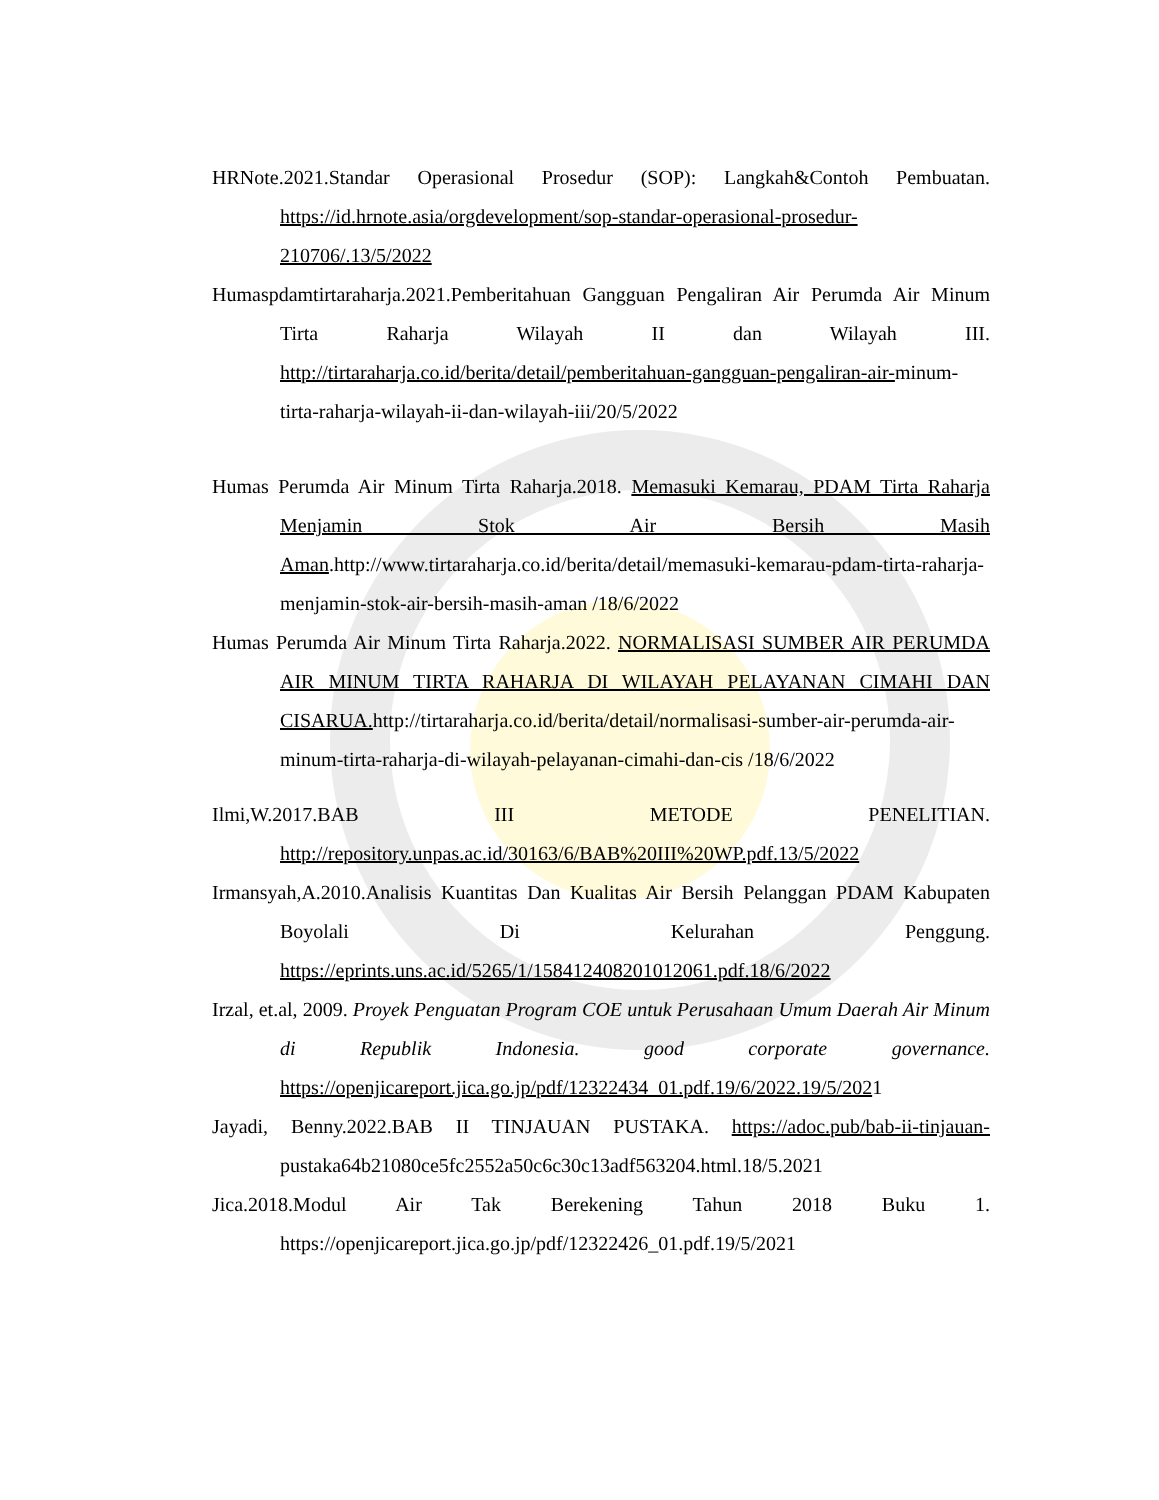HRNote.2021.Standar Operasional Prosedur (SOP): Langkah&Contoh Pembuatan. https://id.hrnote.asia/orgdevelopment/sop-standar-operasional-prosedur-210706/.13/5/2022
Humaspdamtirtaraharja.2021.Pemberitahuan Gangguan Pengaliran Air Perumda Air Minum Tirta Raharja Wilayah II dan Wilayah III. http://tirtaraharja.co.id/berita/detail/pemberitahuan-gangguan-pengaliran-air-minum-tirta-raharja-wilayah-ii-dan-wilayah-iii/20/5/2022
Humas Perumda Air Minum Tirta Raharja.2018. Memasuki Kemarau, PDAM Tirta Raharja Menjamin Stok Air Bersih Masih Aman.http://www.tirtaraharja.co.id/berita/detail/memasuki-kemarau-pdam-tirta-raharja-menjamin-stok-air-bersih-masih-aman /18/6/2022
Humas Perumda Air Minum Tirta Raharja.2022. NORMALISASI SUMBER AIR PERUMDA AIR MINUM TIRTA RAHARJA DI WILAYAH PELAYANAN CIMAHI DAN CISARUA. http://tirtaraharja.co.id/berita/detail/normalisasi-sumber-air-perumda-air-minum-tirta-raharja-di-wilayah-pelayanan-cimahi-dan-cis /18/6/2022
Ilmi,W.2017.BAB III METODE PENELITIAN. http://repository.unpas.ac.id/30163/6/BAB%20III%20WP.pdf.13/5/2022
Irmansyah,A.2010.Analisis Kuantitas Dan Kualitas Air Bersih Pelanggan PDAM Kabupaten Boyolali Di Kelurahan Penggung. https://eprints.uns.ac.id/5265/1/158412408201012061.pdf.18/6/2022
Irzal, et.al, 2009. Proyek Penguatan Program COE untuk Perusahaan Umum Daerah Air Minum di Republik Indonesia. good corporate governance. https://openjicareport.jica.go.jp/pdf/12322434_01.pdf.19/6/2022.19/5/2021
Jayadi, Benny.2022.BAB II TINJAUAN PUSTAKA. https://adoc.pub/bab-ii-tinjauan-pustaka64b21080ce5fc2552a50c6c30c13adf563204.html.18/5.2021
Jica.2018.Modul Air Tak Berekening Tahun 2018 Buku 1. https://openjicareport.jica.go.jp/pdf/12322426_01.pdf.19/5/2021